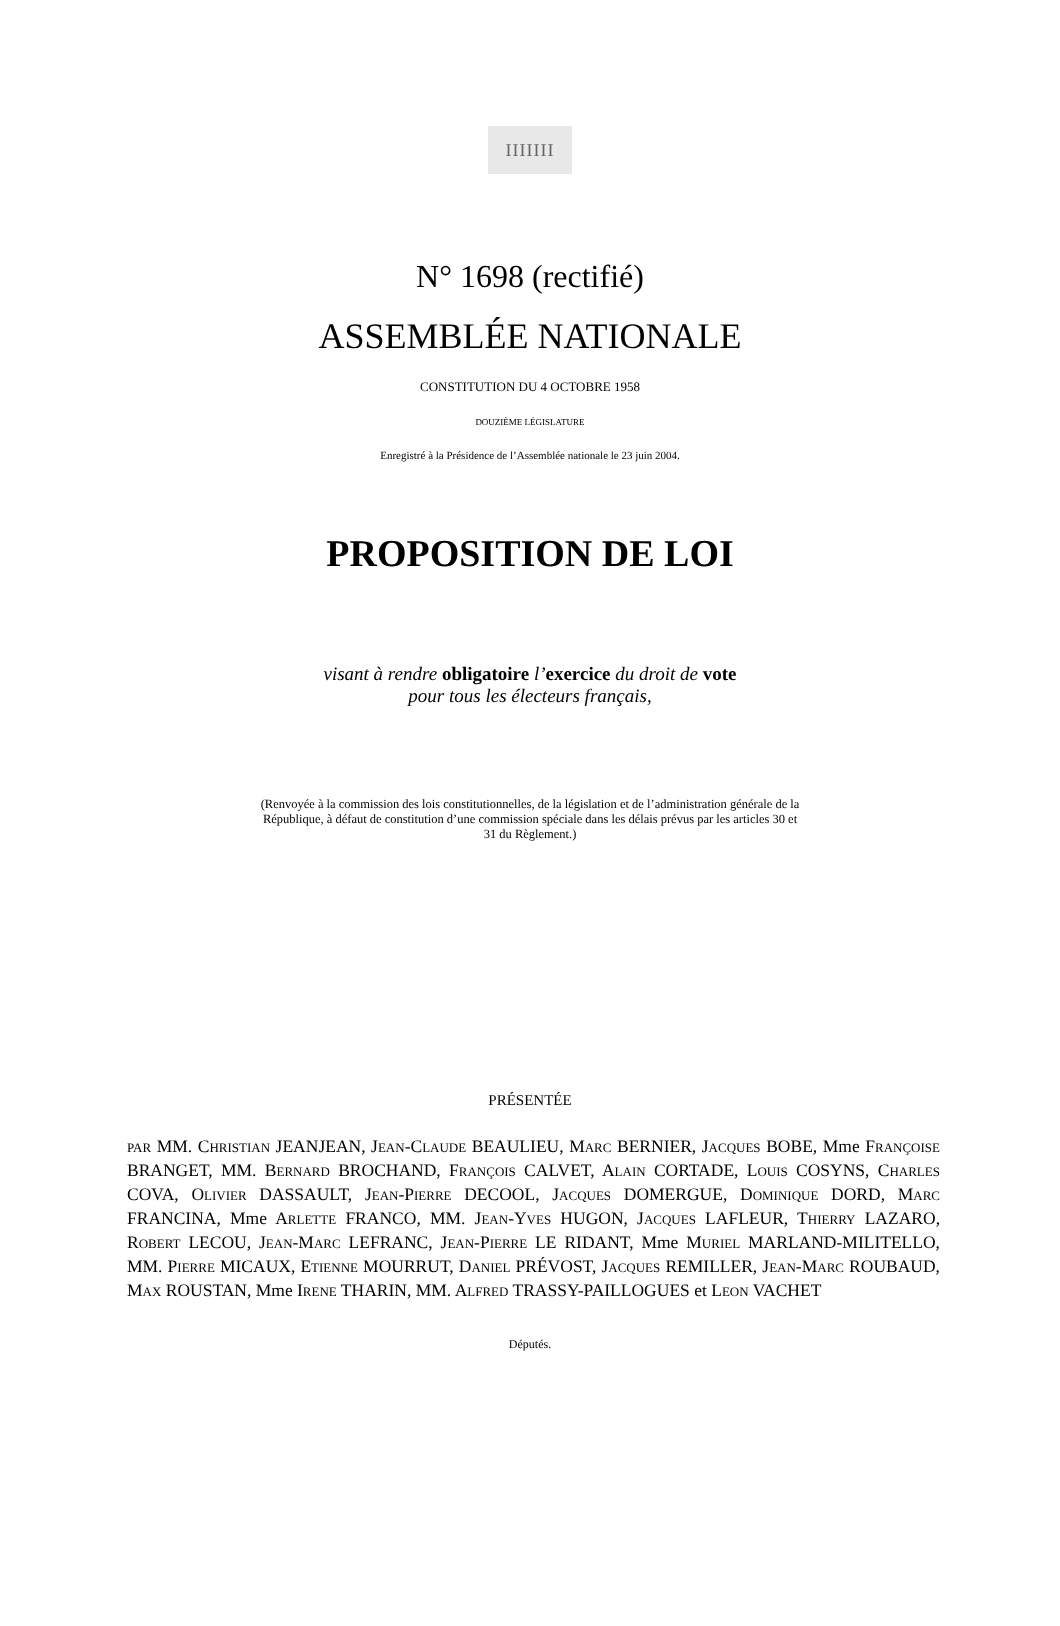IIIIIII
N° 1698 (rectifié)
ASSEMBLÉE NATIONALE
CONSTITUTION DU 4 OCTOBRE 1958
DOUZIÈME LÉGISLATURE
Enregistré à la Présidence de l’Assemblée nationale le 23 juin 2004.
PROPOSITION DE LOI
visant à rendre obligatoire l’exercice du droit de vote
pour tous les électeurs français,
(Renvoyée à la commission des lois constitutionnelles, de la législation et de l’administration générale de la République, à défaut de constitution d’une commission spéciale dans les délais prévus par les articles 30 et 31 du Règlement.)
PRÉSENTÉE
PAR MM. CHRISTIAN JEANJEAN, JEAN-CLAUDE BEAULIEU, MARC BERNIER, JACQUES BOBE, Mme FRANÇOISE BRANGET, MM. BERNARD BROCHAND, FRANÇOIS CALVET, ALAIN CORTADE, LOUIS COSYNS, CHARLES COVA, OLIVIER DASSAULT, JEAN-PIERRE DECOOL, JACQUES DOMERGUE, DOMINIQUE DORD, MARC FRANCINA, Mme ARLETTE FRANCO, MM. JEAN-YVES HUGON, JACQUES LAFLEUR, THIERRY LAZARO, ROBERT LECOU, JEAN-MARC LEFRANC, JEAN-PIERRE LE RIDANT, Mme MURIEL MARLAND-MILITELLO, MM. PIERRE MICAUX, ETIENNE MOURRUT, DANIEL PRÉVOST, JACQUES REMILLER, JEAN-MARC ROUBAUD, MAX ROUSTAN, Mme IRENE THARIN, MM. ALFRED TRASSY-PAILLOGUES et LEON VACHET
Députés.